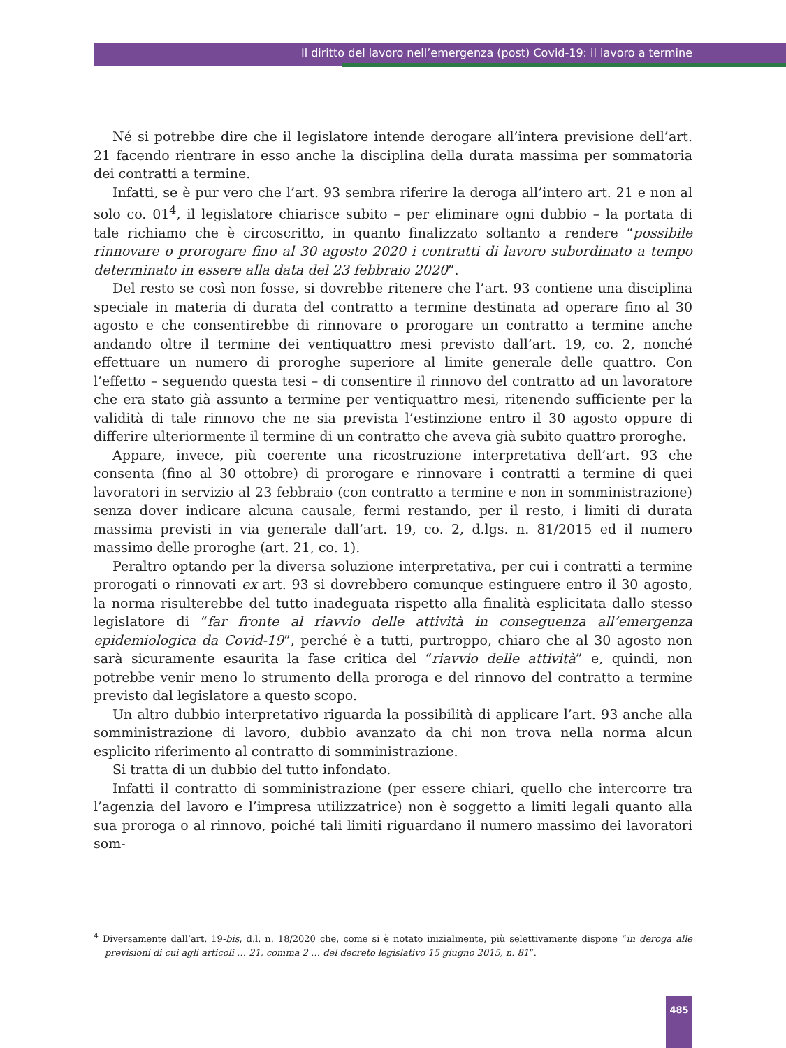Il diritto del lavoro nell’emergenza (post) Covid-19: il lavoro a termine
Né si potrebbe dire che il legislatore intende derogare all’intera previsione dell’art. 21 facendo rientrare in esso anche la disciplina della durata massima per sommatoria dei contratti a termine.
Infatti, se è pur vero che l’art. 93 sembra riferire la deroga all’intero art. 21 e non al solo co. 01<sup>4</sup>, il legislatore chiarisce subito – per eliminare ogni dubbio – la portata di tale richiamo che è circoscritto, in quanto finalizzato soltanto a rendere “possibile rinnovare o prorogare fino al 30 agosto 2020 i contratti di lavoro subordinato a tempo determinato in essere alla data del 23 febbraio 2020”.
Del resto se così non fosse, si dovrebbe ritenere che l’art. 93 contiene una disciplina speciale in materia di durata del contratto a termine destinata ad operare fino al 30 agosto e che consentirebbe di rinnovare o prorogare un contratto a termine anche andando oltre il termine dei ventiquattro mesi previsto dall’art. 19, co. 2, nonché effettuare un numero di proroghe superiore al limite generale delle quattro. Con l’effetto – seguendo questa tesi – di consentire il rinnovo del contratto ad un lavoratore che era stato già assunto a termine per ventiquattro mesi, ritenendo sufficiente per la validità di tale rinnovo che ne sia prevista l’estinzione entro il 30 agosto oppure di differire ulteriormente il termine di un contratto che aveva già subito quattro proroghe.
Appare, invece, più coerente una ricostruzione interpretativa dell’art. 93 che consenta (fino al 30 ottobre) di prorogare e rinnovare i contratti a termine di quei lavoratori in servizio al 23 febbraio (con contratto a termine e non in somministrazione) senza dover indicare alcuna causale, fermi restando, per il resto, i limiti di durata massima previsti in via generale dall’art. 19, co. 2, d.lgs. n. 81/2015 ed il numero massimo delle proroghe (art. 21, co. 1).
Peraltro optando per la diversa soluzione interpretativa, per cui i contratti a termine prorogati o rinnovati ex art. 93 si dovrebbero comunque estinguere entro il 30 agosto, la norma risulterebbe del tutto inadeguata rispetto alla finalità esplicitata dallo stesso legislatore di “far fronte al riavvio delle attività in conseguenza all’emergenza epidemiologica da Covid-19”, perché è a tutti, purtroppo, chiaro che al 30 agosto non sarà sicuramente esaurita la fase critica del “riavvio delle attività” e, quindi, non potrebbe venir meno lo strumento della proroga e del rinnovo del contratto a termine previsto dal legislatore a questo scopo.
Un altro dubbio interpretativo riguarda la possibilità di applicare l’art. 93 anche alla somministrazione di lavoro, dubbio avanzato da chi non trova nella norma alcun esplicito riferimento al contratto di somministrazione.
Si tratta di un dubbio del tutto infondato.
Infatti il contratto di somministrazione (per essere chiari, quello che intercorre tra l’agenzia del lavoro e l’impresa utilizzatrice) non è soggetto a limiti legali quanto alla sua proroga o al rinnovo, poiché tali limiti riguardano il numero massimo dei lavoratori som-
<sup>4</sup> Diversamente dall’art. 19-bis, d.l. n. 18/2020 che, come si è notato inizialmente, più selettivamente dispone “in deroga alle previsioni di cui agli articoli … 21, comma 2 … del decreto legislativo 15 giugno 2015, n. 81”.
485